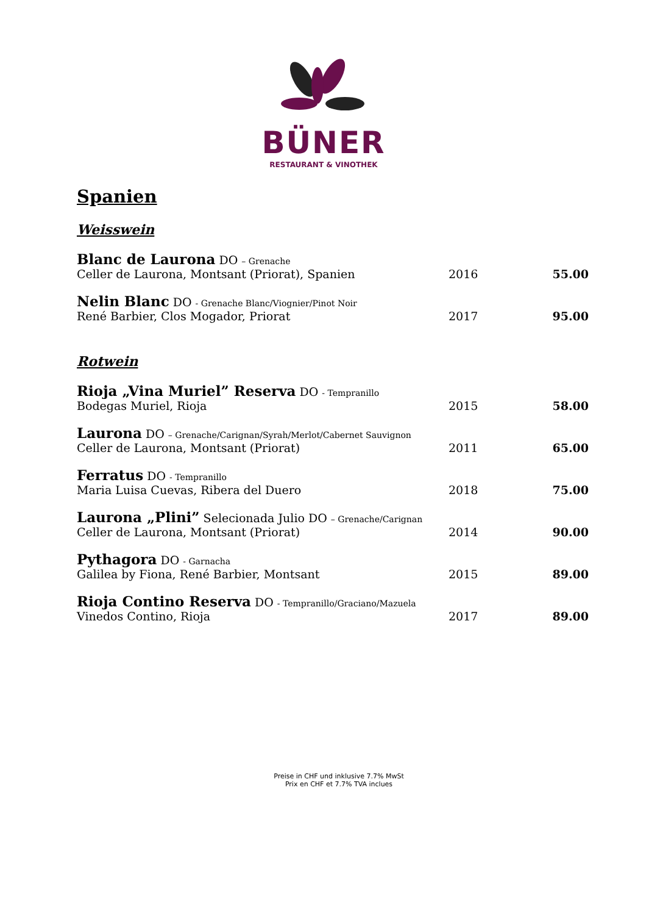BÜNER
RESTAURANT & VINOTHEK
Spanien
Weisswein
| Blanc de Laurona DO – Grenache Celler de Laurona, Montsant (Priorat), Spanien | 2016 | 55.00 |
| Nelin Blanc DO - Grenache Blanc/Viognier/Pinot Noir René Barbier, Clos Mogador, Priorat | 2017 | 95.00 |
Rotwein
| Rioja „Vina Muriel” Reserva DO - Tempranillo Bodegas Muriel, Rioja | 2015 | 58.00 |
| Laurona DO – Grenache/Carignan/Syrah/Merlot/Cabernet Sauvignon Celler de Laurona, Montsant (Priorat) | 2011 | 65.00 |
| Ferratus DO - Tempranillo Maria Luisa Cuevas, Ribera del Duero | 2018 | 75.00 |
| Laurona „Plini” Selecionada Julio DO – Grenache/Carignan Celler de Laurona, Montsant (Priorat) | 2014 | 90.00 |
| Pythagora DO - Garnacha Galilea by Fiona, René Barbier, Montsant | 2015 | 89.00 |
| Rioja Contino Reserva DO - Tempranillo/Graciano/Mazuela Vinedos Contino, Rioja | 2017 | 89.00 |
Preise in CHF und inklusive 7.7% MwSt
Prix en CHF et 7.7% TVA inclues